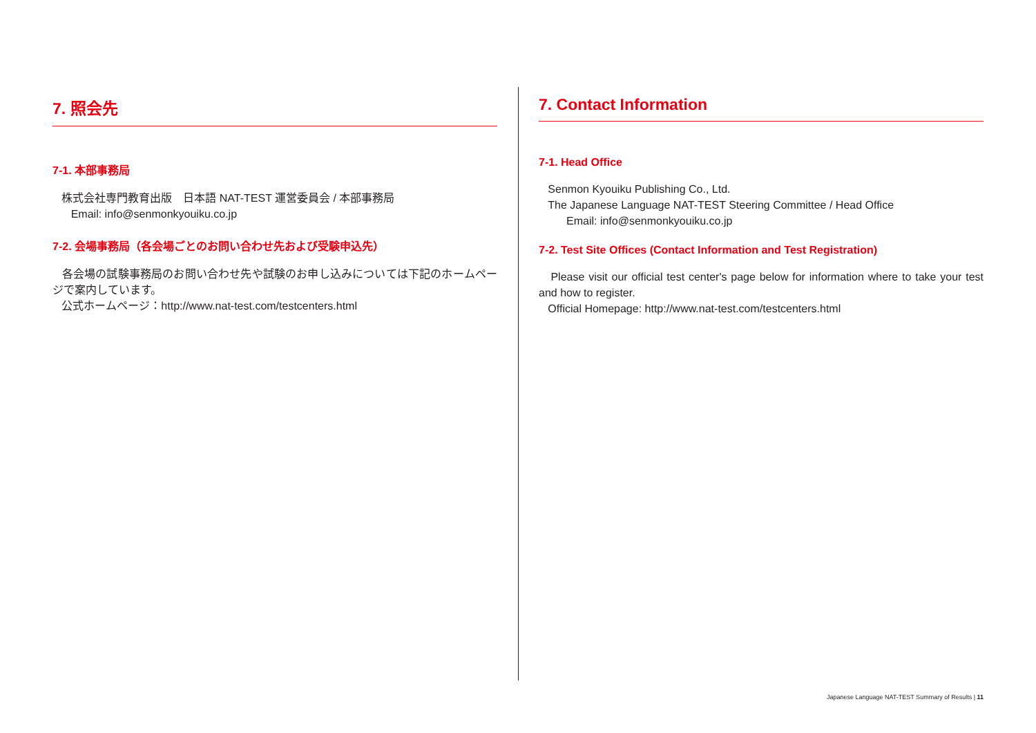7. 照会先
7-1. 本部事務局
株式会社専門教育出版　日本語 NAT-TEST 運営委員会 / 本部事務局
Email: info@senmonkyouiku.co.jp
7-2. 会場事務局（各会場ごとのお問い合わせ先および受験申込先）
各会場の試験事務局のお問い合わせ先や試験のお申し込みについては下記のホームページで案内しています。
公式ホームページ：http://www.nat-test.com/testcenters.html
7. Contact Information
7-1. Head Office
Senmon Kyouiku Publishing Co., Ltd.
The Japanese Language NAT-TEST Steering Committee / Head Office
Email: info@senmonkyouiku.co.jp
7-2. Test Site Offices (Contact Information and Test Registration)
Please visit our official test center's page below for information where to take your test and how to register.
Official Homepage: http://www.nat-test.com/testcenters.html
Japanese Language NAT-TEST Summary of Results | 11